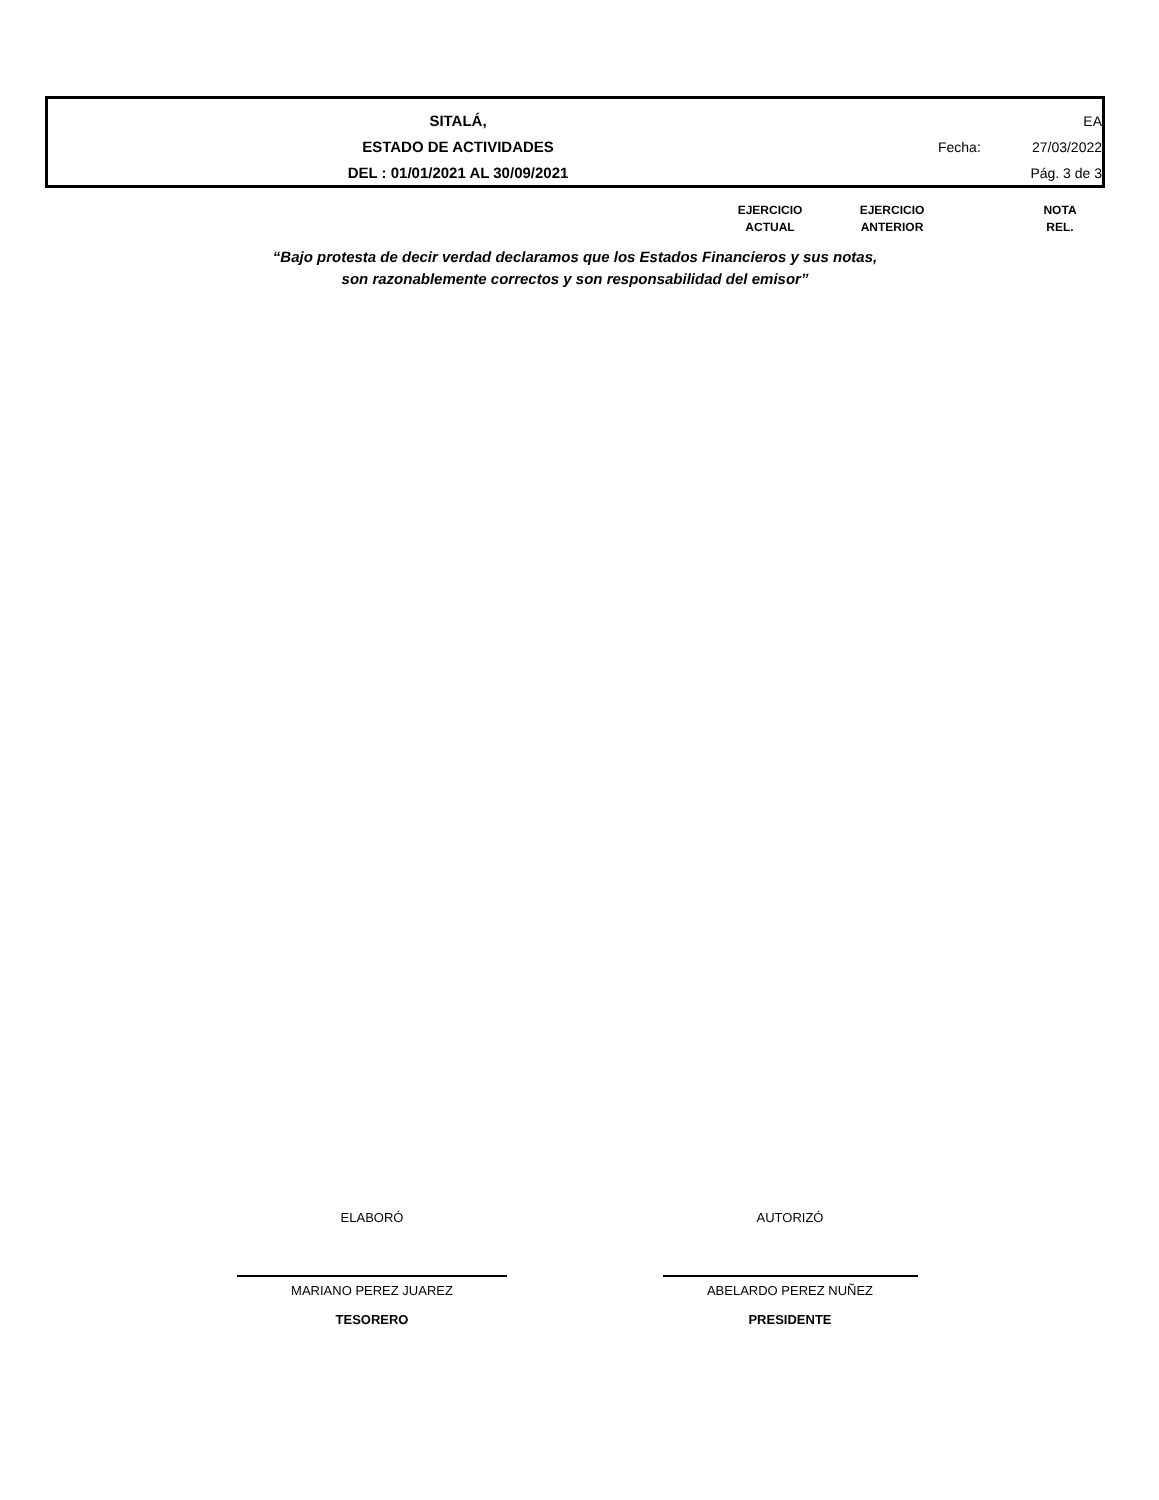SITALÁ,
ESTADO DE ACTIVIDADES
DEL : 01/01/2021 AL 30/09/2021
EA
Fecha: 27/03/2022
Pág. 3 de 3
EJERCICIO
ACTUAL
EJERCICIO
ANTERIOR
NOTA
REL.
“Bajo protesta de decir verdad declaramos que los Estados Financieros y sus notas,
son razonablemente correctos y son responsabilidad del emisor”
ELABORÓ
MARIANO PEREZ JUAREZ
TESORERO
AUTORIZÓ
ABELARDO PEREZ NUÑEZ
PRESIDENTE